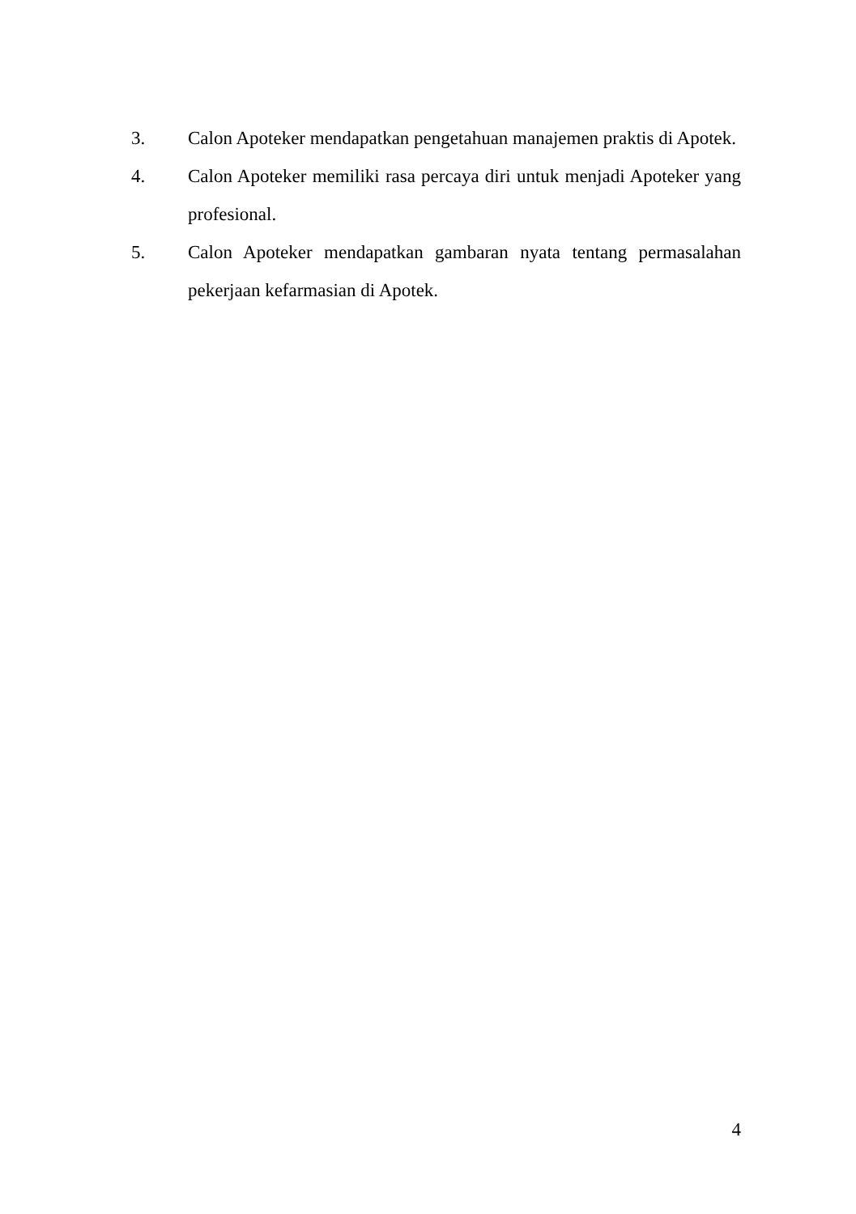3. Calon Apoteker mendapatkan pengetahuan manajemen praktis di Apotek.
4. Calon Apoteker memiliki rasa percaya diri untuk menjadi Apoteker yang profesional.
5. Calon Apoteker mendapatkan gambaran nyata tentang permasalahan pekerjaan kefarmasian di Apotek.
4